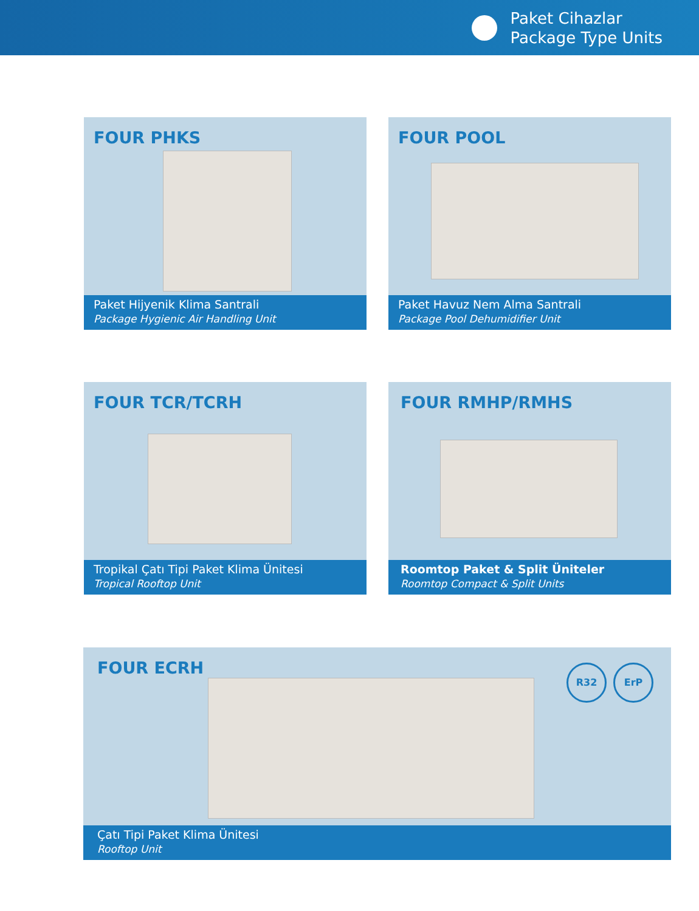Paket Cihazlar
Package Type Units
FOUR PHKS
Paket Hijyenik Klima Santrali
Package Hygienic Air Handling Unit
FOUR POOL
Paket Havuz Nem Alma Santrali
Package Pool Dehumidifier Unit
FOUR TCR/TCRH
Tropikal Çatı Tipi Paket Klima Ünitesi
Tropical Rooftop Unit
FOUR RMHP/RMHS
Roomtop Paket & Split Üniteler
Roomtop Compact & Split Units
FOUR ECRH
R32 ErP
Çatı Tipi Paket Klima Ünitesi
Rooftop Unit